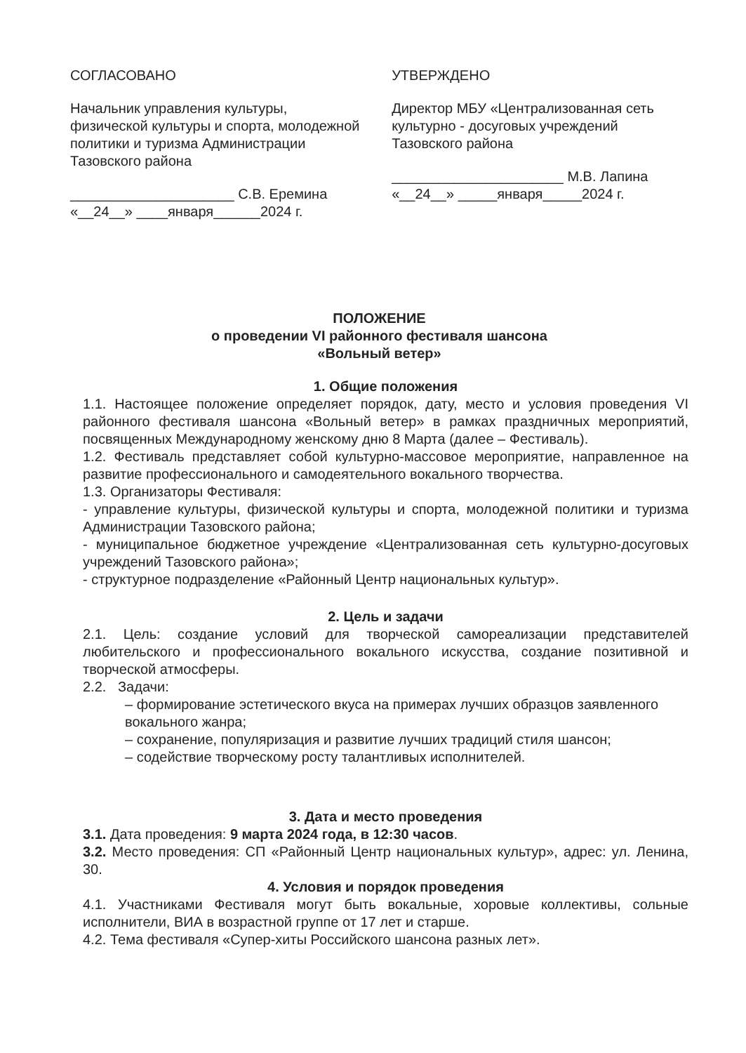СОГЛАСОВАНО
Начальник управления культуры, физической культуры и спорта, молодежной политики и туризма Администрации Тазовского района
_____________________ С.В. Еремина
«__24__» ____января______2024 г.
УТВЕРЖДЕНО
Директор МБУ «Централизованная сеть культурно - досуговых учреждений Тазовского района
______________________ М.В. Лапина
«__24__» _____января_____2024 г.
ПОЛОЖЕНИЕ
о проведении VI районного фестиваля шансона
«Вольный ветер»
1. Общие положения
1.1. Настоящее положение определяет порядок, дату, место и условия проведения VI районного фестиваля шансона «Вольный ветер» в рамках праздничных мероприятий, посвященных Международному женскому дню 8 Марта (далее – Фестиваль).
1.2. Фестиваль представляет собой культурно-массовое мероприятие, направленное на развитие профессионального и самодеятельного вокального творчества.
1.3. Организаторы Фестиваля:
- управление культуры, физической культуры и спорта, молодежной политики и туризма Администрации Тазовского района;
- муниципальное бюджетное учреждение «Централизованная сеть культурно-досуговых учреждений Тазовского района»;
- структурное подразделение «Районный Центр национальных культур».
2. Цель и задачи
2.1. Цель: создание условий для творческой самореализации представителей любительского и профессионального вокального искусства, создание позитивной и творческой атмосферы.
2.2. Задачи:
– формирование эстетического вкуса на примерах лучших образцов заявленного вокального жанра;
– сохранение, популяризация и развитие лучших традиций стиля шансон;
– содействие творческому росту талантливых исполнителей.
3. Дата и место проведения
3.1. Дата проведения: 9 марта 2024 года, в 12:30 часов.
3.2. Место проведения: СП «Районный Центр национальных культур», адрес: ул. Ленина, 30.
4. Условия и порядок проведения
4.1. Участниками Фестиваля могут быть вокальные, хоровые коллективы, сольные исполнители, ВИА в возрастной группе от 17 лет и старше.
4.2. Тема фестиваля «Супер-хиты Российского шансона разных лет».